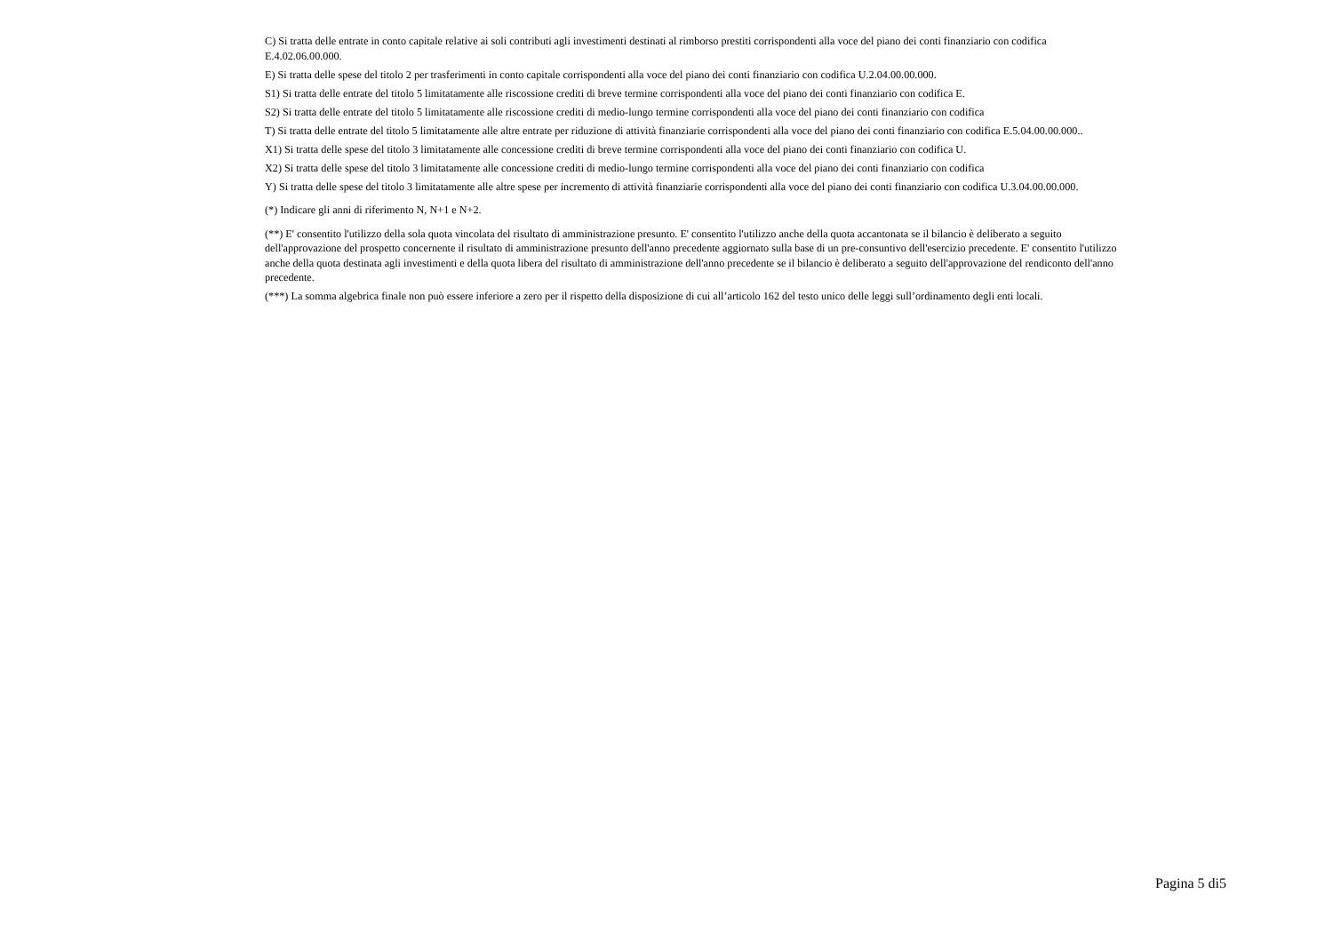C) Si tratta delle entrate in conto capitale relative ai soli contributi agli investimenti destinati al rimborso prestiti corrispondenti alla voce del piano dei conti finanziario con codifica E.4.02.06.00.000.
E) Si tratta delle spese del titolo 2 per trasferimenti in conto capitale corrispondenti alla voce del piano dei conti finanziario con codifica U.2.04.00.00.000.
S1) Si tratta delle entrate del titolo 5 limitatamente alle riscossione crediti di breve termine corrispondenti alla voce del piano dei conti finanziario con codifica E.
S2) Si tratta delle entrate del titolo 5 limitatamente alle riscossione crediti di medio-lungo termine corrispondenti alla voce del piano dei conti finanziario con codifica
T) Si tratta delle entrate del titolo 5 limitatamente alle altre entrate per riduzione di attività finanziarie corrispondenti alla voce del piano dei conti finanziario con codifica E.5.04.00.00.000..
X1) Si tratta delle spese del titolo 3 limitatamente alle concessione crediti di breve termine corrispondenti alla voce del piano dei conti finanziario con codifica U.
X2) Si tratta delle spese del titolo 3 limitatamente alle concessione crediti di medio-lungo termine corrispondenti alla voce del piano dei conti finanziario con codifica
Y) Si tratta delle spese del titolo 3 limitatamente alle altre spese per incremento di attività finanziarie corrispondenti alla voce del piano dei conti finanziario con codifica U.3.04.00.00.000.
(*) Indicare gli anni di riferimento N, N+1 e N+2.
(**) E' consentito l'utilizzo della sola quota vincolata del risultato di amministrazione presunto. E' consentito l'utilizzo anche della quota accantonata se il bilancio è deliberato a seguito dell'approvazione del prospetto concernente il risultato di amministrazione presunto dell'anno precedente aggiornato sulla base di un pre-consuntivo dell'esercizio precedente. E' consentito l'utilizzo anche della quota destinata agli investimenti e della quota libera del risultato di amministrazione dell'anno precedente se il bilancio è deliberato a seguito dell'approvazione del rendiconto dell'anno precedente.
(***) La somma algebrica finale non può essere inferiore a zero per il rispetto della disposizione di cui all’articolo 162 del testo unico delle leggi sull’ordinamento degli enti locali.
Pagina 5 di5